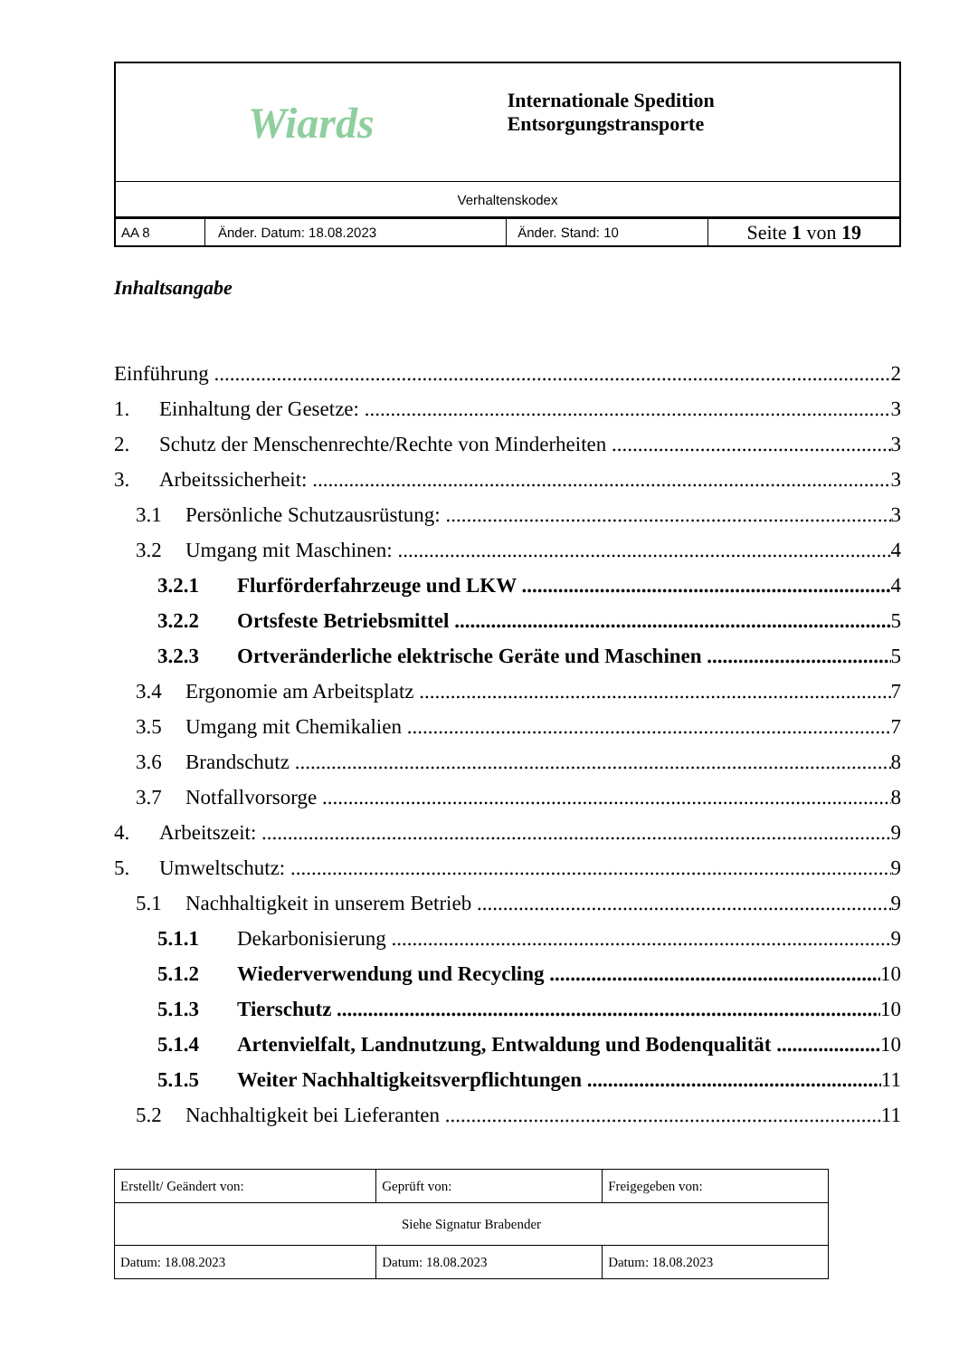| Wiards | | Internationale Spedition Entsorgungstransporte | |
| Verhaltenskodex | | | |
| AA 8 | Änder. Datum: 18.08.2023 | Änder. Stand: 10 | Seite 1 von 19 |
Inhaltsangabe
Einführung 2
1. Einhaltung der Gesetze: 3
2. Schutz der Menschenrechte/Rechte von Minderheiten 3
3. Arbeitssicherheit: 3
3.1 Persönliche Schutzausrüstung: 3
3.2 Umgang mit Maschinen: 4
3.2.1 Flurförderfahrzeuge und LKW 4
3.2.2 Ortsfeste Betriebsmittel 5
3.2.3 Ortveränderliche elektrische Geräte und Maschinen 5
3.4 Ergonomie am Arbeitsplatz 7
3.5 Umgang mit Chemikalien 7
3.6 Brandschutz 8
3.7 Notfallvorsorge 8
4. Arbeitszeit: 9
5. Umweltschutz: 9
5.1 Nachhaltigkeit in unserem Betrieb 9
5.1.1 Dekarbonisierung 9
5.1.2 Wiederverwendung und Recycling 10
5.1.3 Tierschutz 10
5.1.4 Artenvielfalt, Landnutzung, Entwaldung und Bodenqualität 10
5.1.5 Weiter Nachhaltigkeitsverpflichtungen 11
5.2 Nachhaltigkeit bei Lieferanten 11
| Erstellt/ Geändert von: | Geprüft von: | Freigegeben von: |
| Siehe Signatur Brabender | | |
| Datum: 18.08.2023 | Datum: 18.08.2023 | Datum: 18.08.2023 |